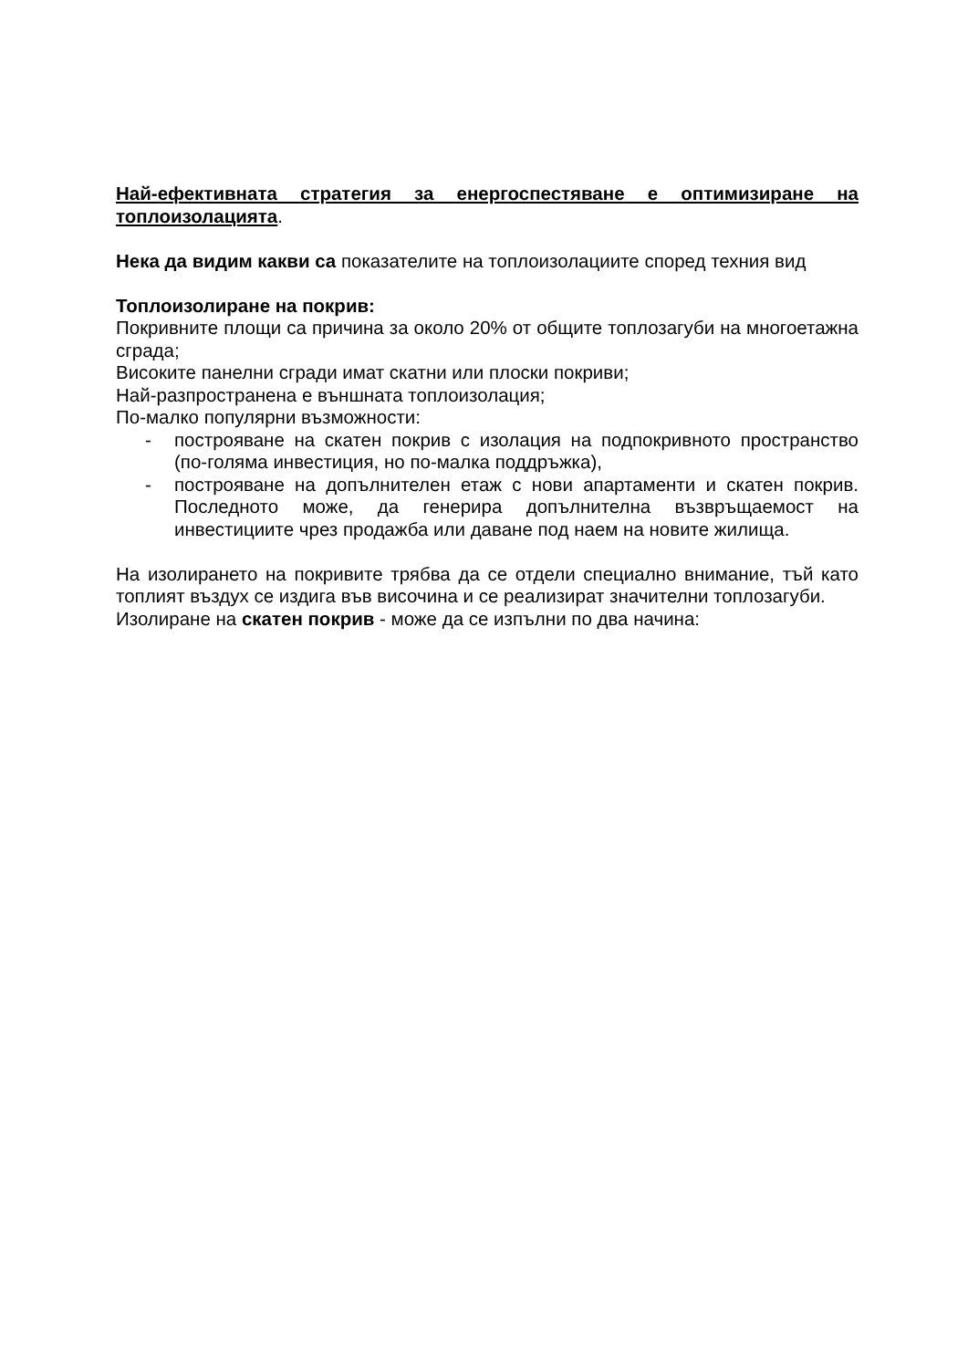Най-ефективната стратегия за енергоспестяване е оптимизиране на топлоизолацията.
Нека да видим какви са показателите на топлоизолациите според техния вид
Топлоизолиране на покрив:
Покривните площи са причина за около 20% от общите топлозагуби на многоетажна сграда;
Високите панелни сгради имат скатни или плоски покриви;
Най-разпространена е външната топлоизолация;
По-малко популярни възможности:
- построяване на скатен покрив с изолация на подпокривното пространство (по-голяма инвестиция, но по-малка поддръжка),
- построяване на допълнителен етаж с нови апартаменти и скатен покрив. Последното може, да генерира допълнителна възвръщаемост на инвестициите чрез продажба или даване под наем на новите жилища.
На изолирането на покривите трябва да се отдели специално внимание, тъй като топлият въздух се издига във височина и се реализират значителни топлозагуби.
Изолиране на скатен покрив - може да се изпълни по два начина: